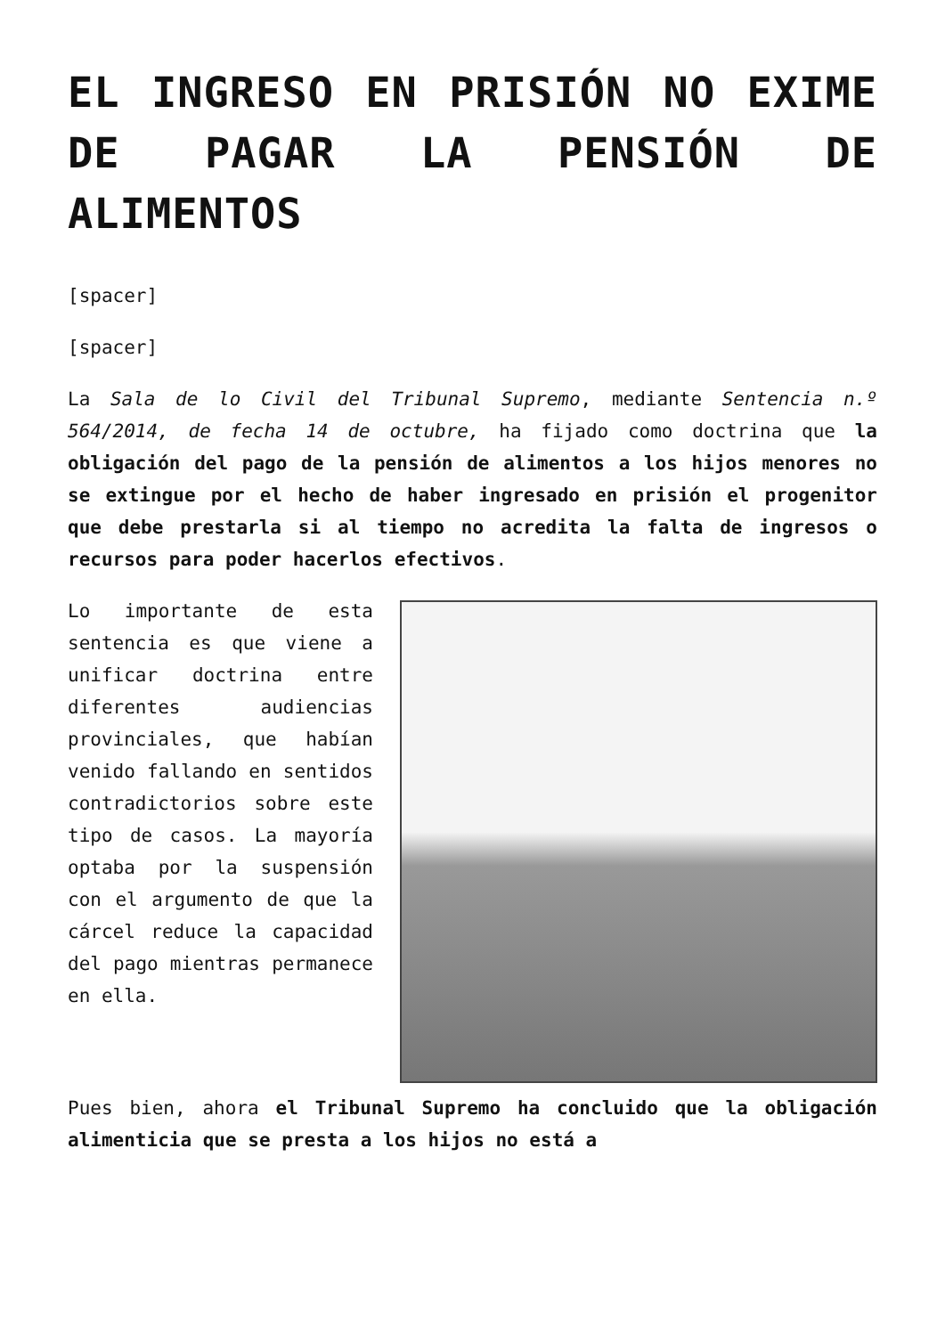EL INGRESO EN PRISIÓN NO EXIME DE PAGAR LA PENSIÓN DE ALIMENTOS
[spacer]
[spacer]
La Sala de lo Civil del Tribunal Supremo, mediante Sentencia n.º 564/2014, de fecha 14 de octubre, ha fijado como doctrina que la obligación del pago de la pensión de alimentos a los hijos menores no se extingue por el hecho de haber ingresado en prisión el progenitor que debe prestarla si al tiempo no acredita la falta de ingresos o recursos para poder hacerlos efectivos.
Lo importante de esta sentencia es que viene a unificar doctrina entre diferentes audiencias provinciales, que habían venido fallando en sentidos contradictorios sobre este tipo de casos. La mayoría optaba por la suspensión con el argumento de que la cárcel reduce la capacidad del pago mientras permanece en ella.
Pues bien, ahora el Tribunal Supremo ha concluido que la obligación alimenticia que se presta a los hijos no está a